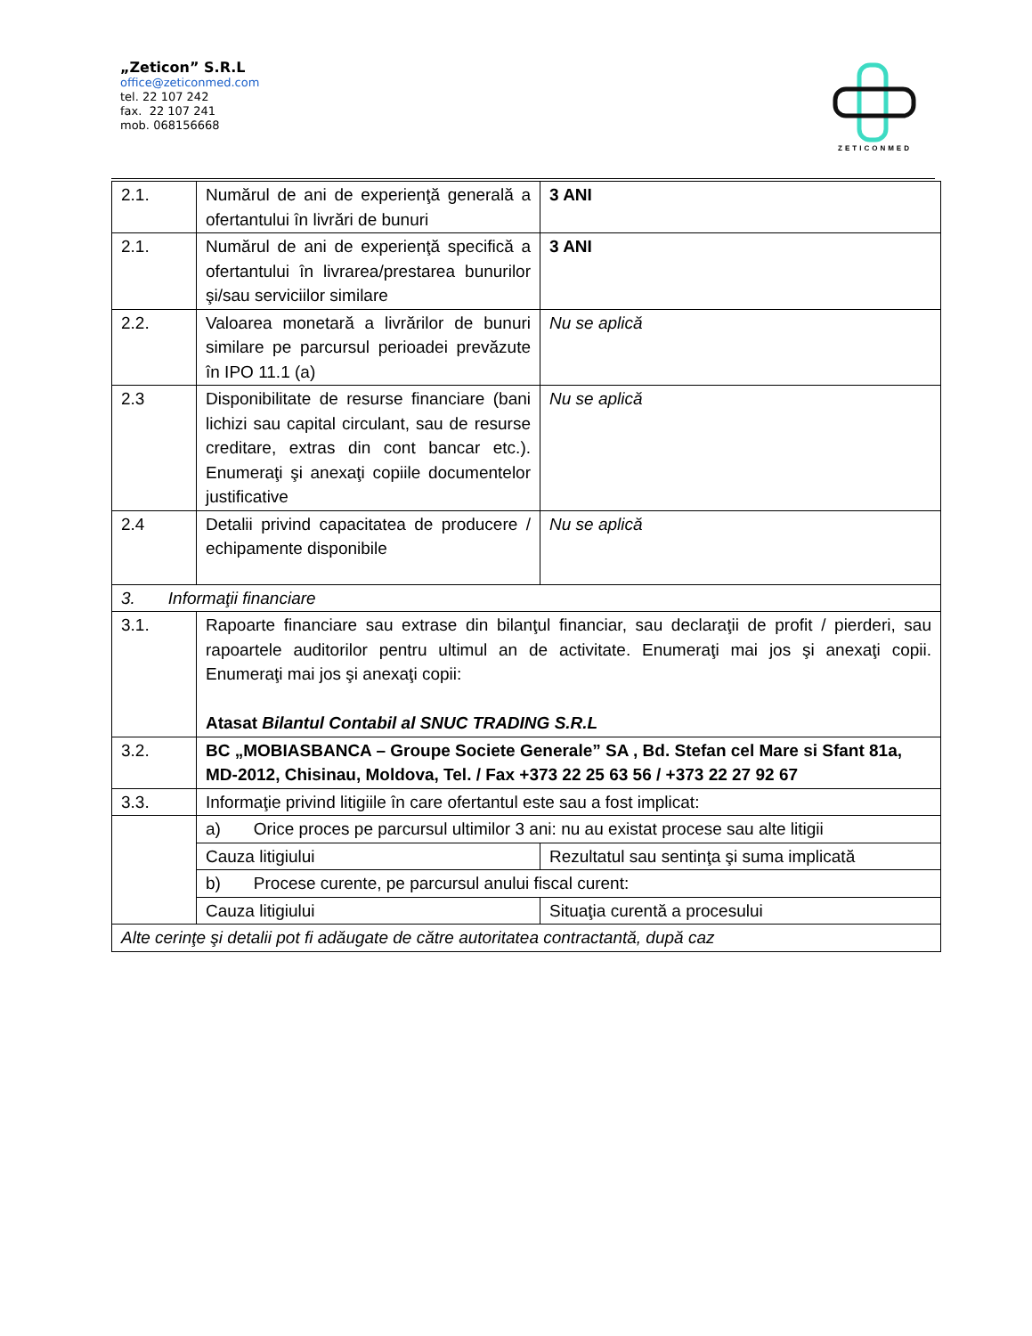„Zeticon” S.R.L
office@zeticonmed.com
tel. 22 107 242
fax. 22 107 241
mob. 068156668
ZETICONMED
| 2.1. | Numărul de ani de experienţă generală a ofertantului în livrări de bunuri | 3 ANI |
| 2.1. | Numărul de ani de experienţă specifică a ofertantului în livrarea/prestarea bunurilor şi/sau serviciilor similare | 3 ANI |
| 2.2. | Valoarea monetară a livrărilor de bunuri similare pe parcursul perioadei prevăzute în IPO 11.1 (a) | Nu se aplică |
| 2.3 | Disponibilitate de resurse financiare (bani lichizi sau capital circulant, sau de resurse creditare, extras din cont bancar etc.). Enumeraţi şi anexaţi copiile documentelor justificative | Nu se aplică |
| 2.4 | Detalii privind capacitatea de producere / echipamente disponibile | Nu se aplică |
| 3. Informaţii financiare | | |
| 3.1. | Rapoarte financiare sau extrase din bilanţul financiar, sau declaraţii de profit / pierderi, sau rapoartele auditorilor pentru ultimul an de activitate. Enumeraţi mai jos şi anexaţi copii. Enumeraţi mai jos şi anexaţi copii: Atasat Bilantul Contabil al SNUC TRADING S.R.L | |
| 3.2. | BC „MOBIASBANCA – Groupe Societe Generale” SA , Bd. Stefan cel Mare si Sfant 81a, MD-2012, Chisinau, Moldova, Tel. / Fax +373 22 25 63 56 / +373 22 27 92 67 | |
| 3.3. | Informaţie privind litigiile în care ofertantul este sau a fost implicat: | |
| | a) Orice proces pe parcursul ultimilor 3 ani: nu au existat procese sau alte litigii | |
| | Cauza litigiului | Rezultatul sau sentinţa şi suma implicată |
| | b) Procese curente, pe parcursul anului fiscal curent: | |
| | Cauza litigiului | Situaţia curentă a procesului |
| Alte cerinţe şi detalii pot fi adăugate de către autoritatea contractantă, după caz | | |